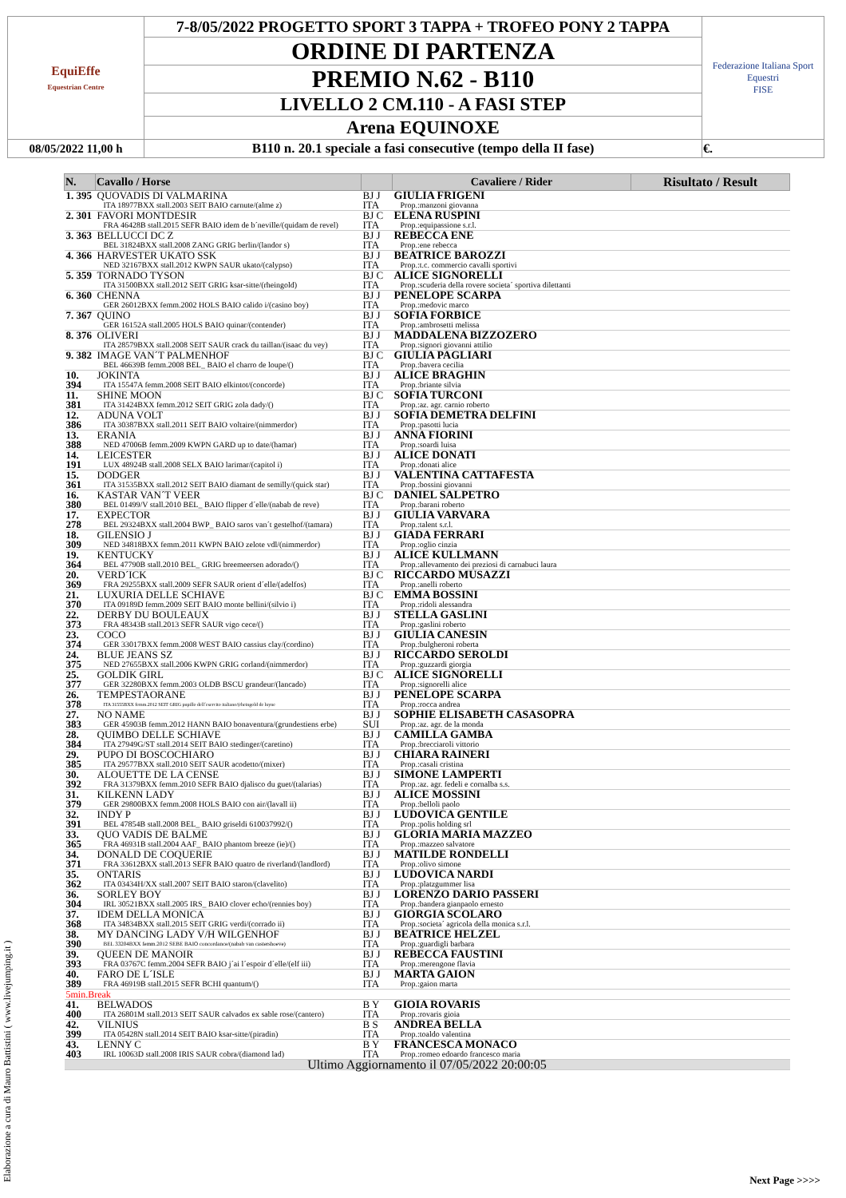| EquiEffe Equestrian Centre | 7-8/05/2022 PROGETTO SPORT 3 TAPPA + TROFEO PONY 2 TAPPA | Federazione Italiana Sport Equestri FISE |
| | ORDINE DI PARTENZA | |
| | PREMIO N.62 - B110 | |
| | LIVELLO 2 CM.110 - A FASI STEP | |
| | Arena EQUINOXE | |
| 08/05/2022 11,00 h | B110 n. 20.1 speciale a fasi consecutive (tempo della II fase) | €. |
| N. | Cavallo / Horse | | Cavaliere / Rider | Risultato / Result |
| --- | --- | --- | --- | --- |
| 1. 395 | QUOVADIS DI VALMARINA ITA 18977BXX stall.2003 SEIT BAIO carnute/(alme z) | BJ J ITA | GIULIA FRIGENI Prop.:manzoni giovanna | |
| 2. 301 | FAVORI MONTDESIR FRA 46428B stall.2015 SEFR BAIO idem de b´neville/(quidam de revel) | BJ C ITA | ELENA RUSPINI Prop.:equipassione s.r.l. | |
| 3. 363 | BELLUCCI DC Z BEL 31824BXX stall.2008 ZANG GRIG berlin/(landor s) | BJ J ITA | REBECCA ENE Prop.:ene rebecca | |
| 4. 366 | HARVESTER UKATO SSK NED 32167BXX stall.2012 KWPN SAUR ukato/(calypso) | BJ J ITA | BEATRICE BAROZZI Prop.:t.c. commercio cavalli sportivi | |
| 5. 359 | TORNADO TYSON ITA 31500BXX stall.2012 SEIT GRIG ksar-sitte/(rheingold) | BJ C ITA | ALICE SIGNORELLI Prop.:scuderia della rovere societa´ sportiva dilettanti | |
| 6. 360 | CHENNA GER 26012BXX femm.2002 HOLS BAIO calido i/(casino boy) | BJ J ITA | PENELOPE SCARPA Prop.:medovic marco | |
| 7. 367 | QUINO GER 16152A stall.2005 HOLS BAIO quinar/(contender) | BJ J ITA | SOFIA FORBICE Prop.:ambrosetti melissa | |
| 8. 376 | OLIVERI ITA 28579BXX stall.2008 SEIT SAUR crack du taillan/(isaac du vey) | BJ J ITA | MADDALENA BIZZOZERO Prop.:signori giovanni attilio | |
| 9. 382 | IMAGE VAN´T PALMENHOF BEL 46639B femm.2008 BEL_ BAIO el charro de loupe/() | BJ C ITA | GIULIA PAGLIARI Prop.:bavera cecilia | |
| 10. 394 | JOKINTA ITA 15547A femm.2008 SEIT BAIO elkintot/(concorde) | BJ J ITA | ALICE BRAGHIN Prop.:briante silvia | |
| 11. 381 | SHINE MOON ITA 31424BXX femm.2012 SEIT GRIG zola dady/() | BJ C ITA | SOFIA TURCONI Prop.:az. agr. carnio roberto | |
| 12. 386 | ADUNA VOLT ITA 30387BXX stall.2011 SEIT BAIO voltaire/(nimmerdor) | BJ J ITA | SOFIA DEMETRA DELFINI Prop.:pasotti lucia | |
| 13. 388 | ERANIA NED 47006B femm.2009 KWPN GARD up to date/(hamar) | BJ J ITA | ANNA FIORINI Prop.:soardi luisa | |
| 14. 191 | LEICESTER LUX 48924B stall.2008 SELX BAIO larimar/(capitol i) | BJ J ITA | ALICE DONATI Prop.:donati alice | |
| 15. 361 | DODGER ITA 31535BXX stall.2012 SEIT BAIO diamant de semilly/(quick star) | BJ J ITA | VALENTINA CATTAFESTA Prop.:bossini giovanni | |
| 16. 380 | KASTAR VAN´T VEER BEL 01499/V stall.2010 BEL_ BAIO flipper d´elle/(nabab de reve) | BJ C ITA | DANIEL SALPETRO Prop.:barani roberto | |
| 17. 278 | EXPECTOR BEL 29324BXX stall.2004 BWP_ BAIO saros van´t gestelhof/(tamara) | BJ J ITA | GIULIA VARVARA Prop.:talent s.r.l. | |
| 18. 309 | GILENSIO J NED 34818BXX femm.2011 KWPN BAIO zelote vdl/(nimmerdor) | BJ J ITA | GIADA FERRARI Prop.:oglio cinzia | |
| 19. 364 | KENTUCKY BEL 47790B stall.2010 BEL_ GRIG breemeersen adorado/() | BJ J ITA | ALICE KULLMANN Prop.:allevamento dei preziosi di carnabuci laura | |
| 20. 369 | VERD´ICK FRA 29255BXX stall.2009 SEFR SAUR orient d´elle/(adelfos) | BJ C ITA | RICCARDO MUSAZZI Prop.:anelli roberto | |
| 21. 370 | LUXURIA DELLE SCHIAVE ITA 09189D femm.2009 SEIT BAIO monte bellini/(silvio i) | BJ C ITA | EMMA BOSSINI Prop.:ridoli alessandra | |
| 22. 373 | DERBY DU BOULEAUX FRA 48343B stall.2013 SEFR SAUR vigo cece/() | BJ J ITA | STELLA GASLINI Prop.:gaslini roberto | |
| 23. 374 | COCO GER 33017BXX femm.2008 WEST BAIO cassius clay/(cordino) | BJ J ITA | GIULIA CANESIN Prop.:bulgheroni roberta | |
| 24. 375 | BLUE JEANS SZ NED 27655BXX stall.2006 KWPN GRIG corland/(nimmerdor) | BJ J ITA | RICCARDO SEROLDI Prop.:guzzardi giorgia | |
| 25. 377 | GOLDIK GIRL GER 32280BXX femm.2003 OLDB BSCU grandeur/(lancado) | BJ C ITA | ALICE SIGNORELLI Prop.:signorelli alice | |
| 26. 378 | TEMPESTAORANE ITA 31555BXX femm.2012 SEIT GRIG pupillo dell´esercito italiano/(rheingold de luyne | BJ J ITA | PENELOPE SCARPA Prop.:rocca andrea | |
| 27. 383 | NO NAME GER 45903B femm.2012 HANN BAIO bonaventura/(grundestiens erbe) | BJ J SUI | SOPHIE ELISABETH CASASOPRA Prop.:az. agr. de la monda | |
| 28. 384 | QUIMBO DELLE SCHIAVE ITA 27949G/ST stall.2014 SEIT BAIO stedinger/(caretino) | BJ J ITA | CAMILLA GAMBA Prop.:brecciaroli vittorio | |
| 29. 385 | PUPO DI BOSCOCHIARO ITA 29577BXX stall.2010 SEIT SAUR acodetto/(mixer) | BJ J ITA | CHIARA RAINERI Prop.:casali cristina | |
| 30. 392 | ALOUETTE DE LA CENSE FRA 31379BXX femm.2010 SEFR BAIO djalisco du guet/(talarias) | BJ J ITA | SIMONE LAMPERTI Prop.:az. agr. fedeli e cornalba s.s. | |
| 31. 379 | KILKENN LADY GER 29800BXX femm.2008 HOLS BAIO con air/(lavall ii) | BJ J ITA | ALICE MOSSINI Prop.:belloli paolo | |
| 32. 391 | INDY P BEL 47854B stall.2008 BEL_ BAIO griseldi 610037992/() | BJ J ITA | LUDOVICA GENTILE Prop.:polis holding srl | |
| 33. 365 | QUO VADIS DE BALME FRA 46931B stall.2004 AAF_ BAIO phantom breeze (ie)/() | BJ J ITA | GLORIA MARIA MAZZEO Prop.:mazzeo salvatore | |
| 34. 371 | DONALD DE COQUERIE FRA 33612BXX stall.2013 SEFR BAIO quatro de riverland/(landlord) | BJ J ITA | MATILDE RONDELLI Prop.:olivo simone | |
| 35. 362 | ONTARIS ITA 03434H/XX stall.2007 SEIT BAIO staron/(clavelito) | BJ J ITA | LUDOVICA NARDI Prop.:platzgummer lisa | |
| 36. 304 | SORLEY BOY IRL 30521BXX stall.2005 IRS_ BAIO clover echo/(rennies boy) | BJ J ITA | LORENZO DARIO PASSERI Prop.:bandera gianpaolo ernesto | |
| 37. 368 | IDEM DELLA MONICA ITA 34834BXX stall.2015 SEIT GRIG verdi/(corrado ii) | BJ J ITA | GIORGIA SCOLARO Prop.:societa´ agricola della monica s.r.l. | |
| 38. 390 | MY DANCING LADY V/H WILGENHOF BEL 33204BXX femm.2012 SEBE BAIO concordance/(nabab van castershoeve) | BJ J ITA | BEATRICE HELZEL Prop.:guardigli barbara | |
| 39. 393 | QUEEN DE MANOIR FRA 03767C femm.2004 SEFR BAIO j´ai l´espoir d´elle/(elf iii) | BJ J ITA | REBECCA FAUSTINI Prop.:merengone flavia | |
| 40. 389 | FARO DE L´ISLE FRA 46919B stall.2015 SEFR BCHI quantum/() | BJ J ITA | MARTA GAION Prop.:gaion marta | |
| 5min.Break | | | | |
| 41. 400 | BELWADOS ITA 26801M stall.2013 SEIT SAUR calvados ex sable rose/(cantero) | B Y ITA | GIOIA ROVARIS Prop.:rovaris gioia | |
| 42. 399 | VILNIUS ITA 05428N stall.2014 SEIT BAIO ksar-sitte/(piradin) | B S ITA | ANDREA BELLA Prop.:toaldo valentina | |
| 43. 403 | LENNY C IRL 10063D stall.2008 IRIS SAUR cobra/(diamond lad) | B Y ITA | FRANCESCA MONACO Prop.:romeo edoardo francesco maria | |
| Ultimo Aggiornamento il 07/05/2022 20:00:05 | | | | |
Elaborazione a cura di Mauro Battistini ( www.livejumping.it )
Next Page >>>>